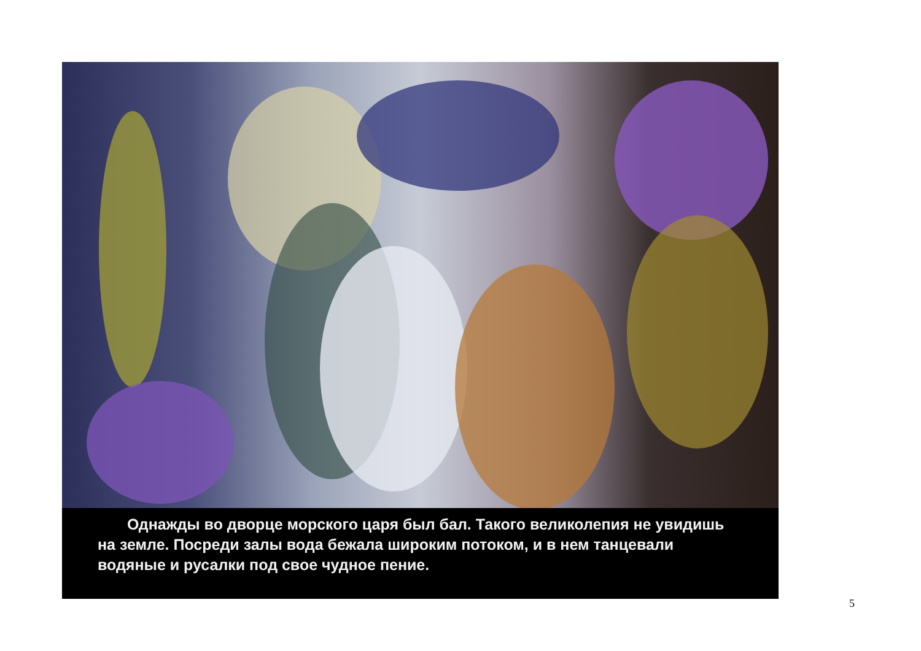Однажды во дворце морского царя был бал. Такого великолепия не увидишь на земле. Посреди залы вода бежала широким потоком, и в нем танцевали водяные и русалки под свое чудное пение.
5